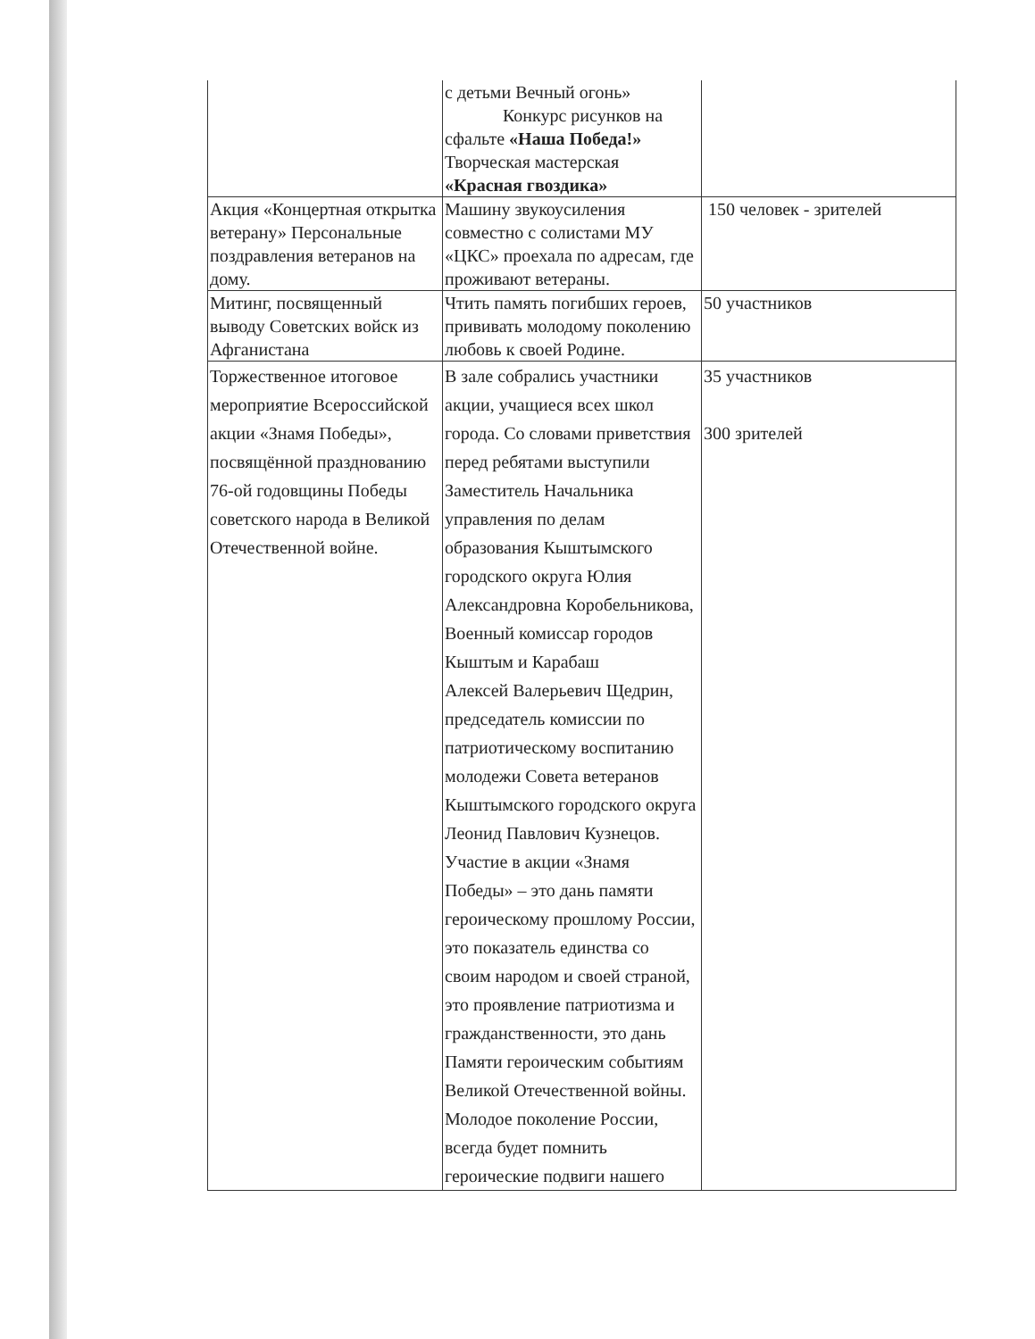| | с детьми Вечный огонь» Конкурс рисунков на сфальте «Наша Победа!» Творческая мастерская «Красная гвоздика» | |
| Акция «Концертная открытка ветерану» Персональные поздравления ветеранов на дому. | Машину звукоусиления совместно с солистами МУ «ЦКС» проехала по адресам, где проживают ветераны. | 150 человек - зрителей |
| Митинг, посвященный выводу Советских войск из Афганистана | Чтить память погибших героев, прививать молодому поколению любовь к своей Родине. | 50 участников |
| Торжественное итоговое мероприятие Всероссийской акции «Знамя Победы», посвящённой празднованию 76-ой годовщины Победы советского народа в Великой Отечественной войне. | В зале собрались участники акции, учащиеся всех школ города. Со словами приветствия перед ребятами выступили Заместитель Начальника управления по делам образования Кыштымского городского округа Юлия Александровна Коробельникова, Военный комиссар городов Кыштым и Карабаш Алексей Валерьевич Щедрин, председатель комиссии по патриотическому воспитанию молодежи Совета ветеранов Кыштымского городского округа Леонид Павлович Кузнецов. Участие в акции «Знамя Победы» – это дань памяти героическому прошлому России, это показатель единства со своим народом и своей страной, это проявление патриотизма и гражданственности, это дань Памяти героическим событиям Великой Отечественной войны. Молодое поколение России, всегда будет помнить героические подвиги нашего | 35 участников 300 зрителей |